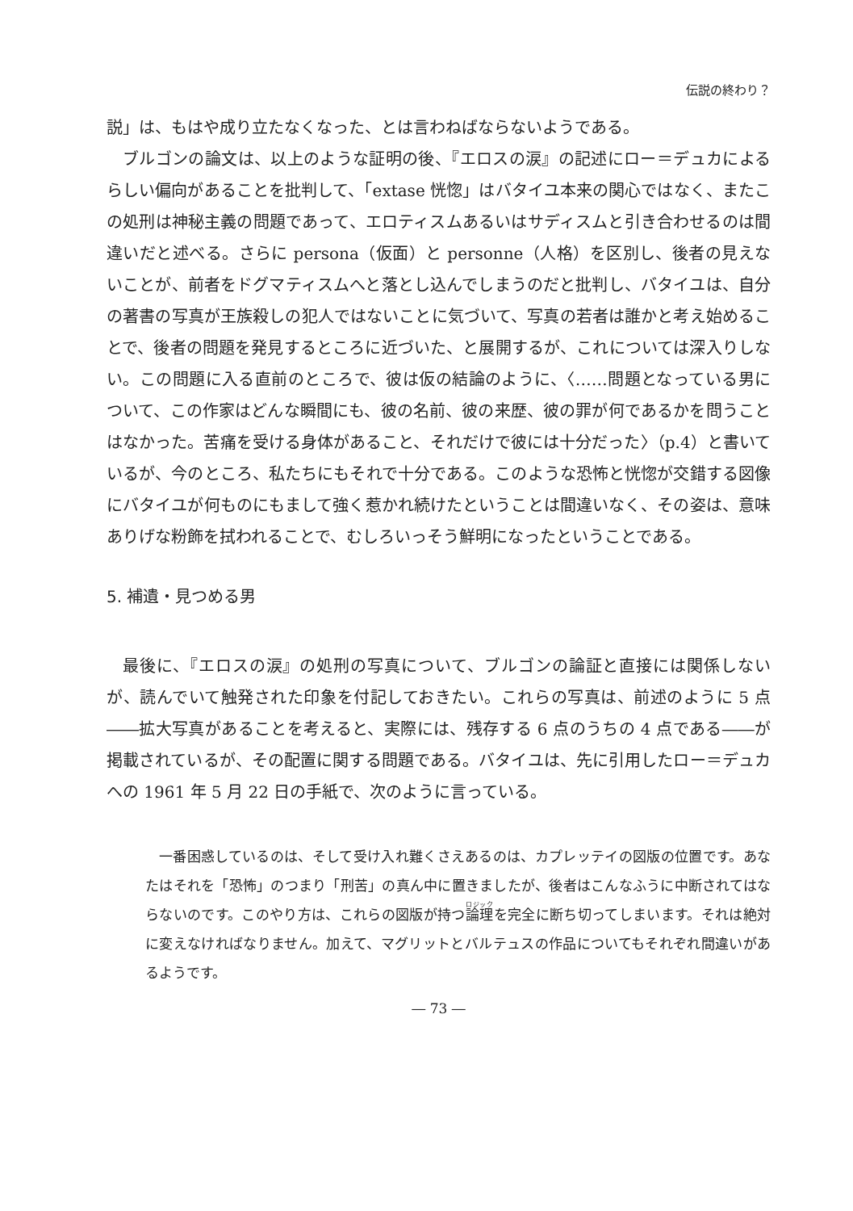伝説の終わり？
説」は、もはや成り立たなくなった、とは言わねばならないようである。
ブルゴンの論文は、以上のような証明の後、『エロスの涙』の記述にロー＝デュカによるらしい偏向があることを批判して、「extase 恍惚」はバタイユ本来の関心ではなく、またこの処刑は神秘主義の問題であって、エロティスムあるいはサディスムと引き合わせるのは間違いだと述べる。さらに persona（仮面）と personne（人格）を区別し、後者の見えないことが、前者をドグマティスムへと落とし込んでしまうのだと批判し、バタイユは、自分の著書の写真が王族殺しの犯人ではないことに気づいて、写真の若者は誰かと考え始めることで、後者の問題を発見するところに近づいた、と展開するが、これについては深入りしない。この問題に入る直前のところで、彼は仮の結論のように、〈……問題となっている男について、この作家はどんな瞬間にも、彼の名前、彼の来歴、彼の罪が何であるかを問うことはなかった。苦痛を受ける身体があること、それだけで彼には十分だった〉（p.4）と書いているが、今のところ、私たちにもそれで十分である。このような恐怖と恍惚が交錯する図像にバタイユが何ものにもまして強く惹かれ続けたということは間違いなく、その姿は、意味ありげな粉飾を拭われることで、むしろいっそう鮮明になったということである。
5. 補遺・見つめる男
最後に、『エロスの涙』の処刑の写真について、ブルゴンの論証と直接には関係しないが、読んでいて触発された印象を付記しておきたい。これらの写真は、前述のように 5 点――拡大写真があることを考えると、実際には、残存する 6 点のうちの 4 点である――が掲載されているが、その配置に関する問題である。バタイユは、先に引用したロー＝デュカへの 1961 年 5 月 22 日の手紙で、次のように言っている。
一番困惑しているのは、そして受け入れ難くさえあるのは、カプレッテイの図版の位置です。あなたはそれを「恐怖」のつまり「刑苦」の真ん中に置きましたが、後者はこんなふうに中断されてはならないのです。このやり方は、これらの図版が持つ論理を完全に断ち切ってしまいます。それは絶対に変えなければなりません。加えて、マグリットとバルテュスの作品についてもそれぞれ間違いがあるようです。
― 73 ―